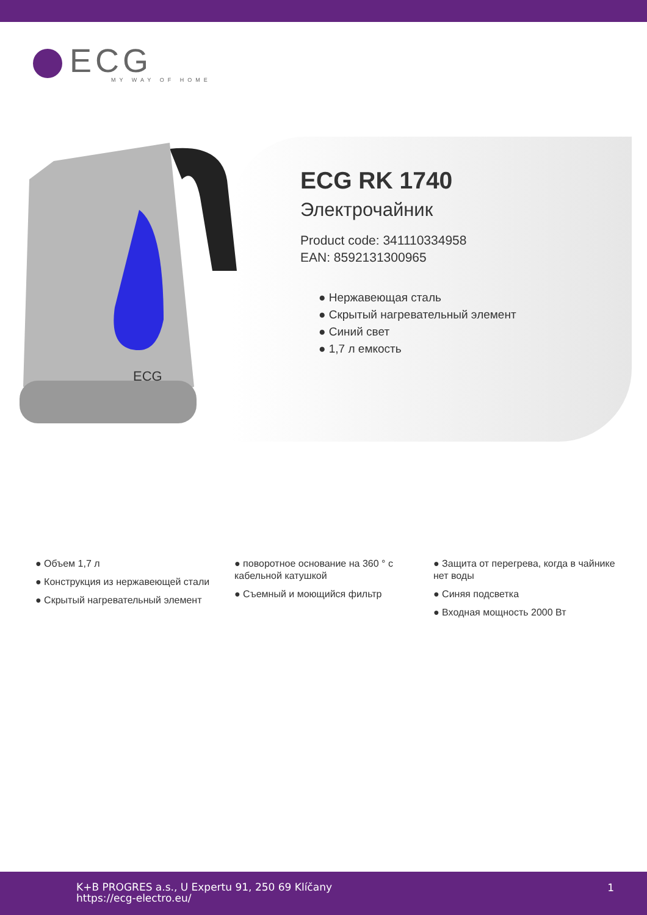ECG
MY WAY OF HOME
ECG
ECG RK 1740
Электрочайник
Product code: 341110334958
EAN: 8592131300965
● Нержавеющая сталь
● Скрытый нагревательный элемент
● Синий свет
● 1,7 л емкость
● Объем 1,7 л
● Конструкция из нержавеющей стали
● Скрытый нагревательный элемент
● поворотное основание на 360 ° с кабельной катушкой
● Съемный и моющийся фильтр
● Защита от перегрева, когда в чайнике нет воды
● Синяя подсветка
● Входная мощность 2000 Вт
K+B PROGRES a.s., U Expertu 91, 250 69 Klíčany
https://ecg-electro.eu/
1